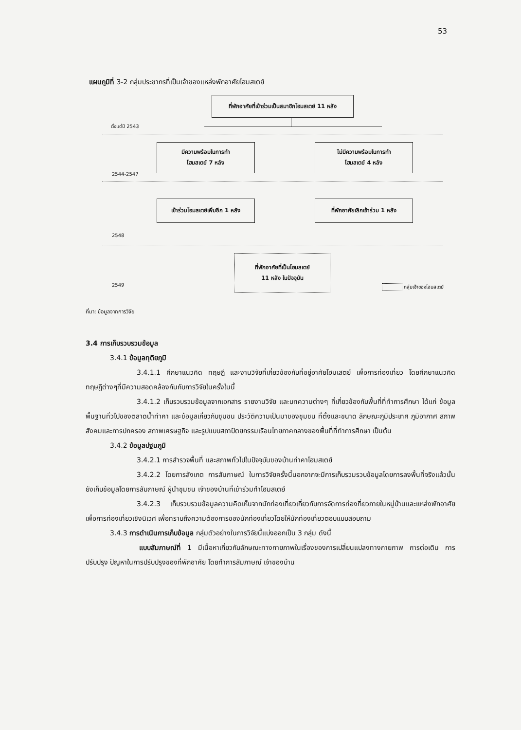53
แผนภูมิที่ 3-2 กลุ่มประชากรที่เป็นเจ้าของแหล่งพักอาศัยโฮมสเตย์
ที่พักอาศัยที่เข้าร่วมเป็นสมาชิกโฮมสเตย์ 11 หลัง
ตั้งแต่ปี 2543
มีความพร้อมในการทำ
โฮมสเตย์ 7 หลัง
ไม่มีความพร้อมในการทำ
โฮมสเตย์ 4 หลัง
2544-2547
เข้าร่วมโฮมสเตย์เพิ่มอีก 1 หลัง
ที่พักอาศัยเลิกเข้าร่วม 1 หลัง
2548
ที่พักอาศัยที่เป็นโฮมสเตย์
11 หลัง ในปัจจุบัน
2549 กลุ่มเจ้าของโฮมสเตย์
ที่มา: ข้อมูลจากการวิจัย
3.4 การเก็บรวบรวมข้อมูล
3.4.1 ข้อมูลทุติยภูมิ
3.4.1.1 ศึกษาแนวคิด ทฤษฎี และงานวิจัยที่เกี่ยวข้องกับที่อยู่อาศัยโฮมเสตย์ เพื่อการท่องเที่ยว โดยศึกษาแนวคิด ทฤษฎีต่างๆที่มีความสอดคล้องกันกับการวิจัยในครั้งในนี้
3.4.1.2 เก็บรวบรวมข้อมูลจากเอกสาร รายงานวิจัย และบทความต่างๆ ที่เกี่ยวข้องกับพื้นที่ที่ทำการศึกษา ได้แก่ ข้อมูลพื้นฐานทั่วไปของตลาดน้ำท่าคา และข้อมูลเกี่ยวกับชุมชน ประวัติความเป็นมาของชุมชน ที่ตั้งและขนาด ลักษณะภูมิประเทศ ภูมิอากาศ สภาพสังคมและการปกครอง สภาพเศรษฐกิจ และรูปแบบสถาปัตยกรรมเรือนไทยภาคกลางของพื้นที่ที่ทำการศึกษา เป็นต้น
3.4.2 ข้อมูลปฐมภูมิ
3.4.2.1 การสำรวจพื้นที่ และสภาพทั่วไปในปัจจุบันของบ้านท่าคาโฮมสเตย์
3.4.2.2 โดยการสังเกต การสัมภาษณ์ ในการวิจัยครั้งนี้นอกจากจะมีการเก็บรวมรวบข้อมูลโดยการลงพื้นที่จริงแล้วนั้น ยังเก็บข้อมูลโดยการสัมภาษณ์ ผู้นำชุมชน เจ้าของบ้านที่เข้าร่วมทำโฮมสเตย์
3.4.2.3 เก็บรวบรวมข้อมูลความคิดเห็นจากนักท่องเที่ยวเกี่ยวกับการจัดการท่องที่ยวภายในหมู่บ้านและแหล่งพักอาศัยเพื่อการท่องเที่ยวเชิงนิเวศ เพื่อทราบถึงความต้องการของนักท่องเที่ยวโดยให้นักท่องเที่ยวตอบแบบสอบถาม
3.4.3 การดำเนินการเก็บข้อมูล กลุ่มตัวอย่างในการวิจัยนี้แบ่งออกเป็น 3 กลุ่ม ดังนี้
แบบสัมภาษณ์ที่ 1 มีเนื้อหาเกี่ยวกับลักษณะทางกายภาพในเรื่องของการเปลี่ยนแปลงทางกายภาพ การต่อเติม การปรับปรุง ปัญหาในการปรับปรุงของที่พักอาศัย โดยทำการสัมภาษณ์ เจ้าของบ้าน